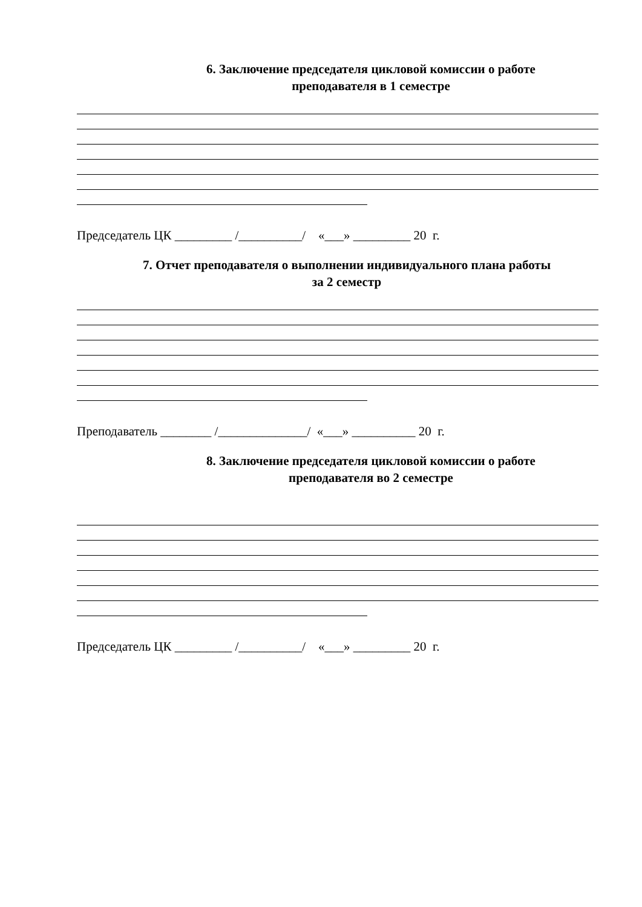6. Заключение председателя цикловой комиссии о работе
преподавателя в 1 семестре
Председатель ЦК _________ /__________/ «___» _________ 20 г.
7. Отчет преподавателя о выполнении индивидуального плана работы
за 2 семестр
Преподаватель ________ /______________/ «___» __________ 20 г.
8. Заключение председателя цикловой комиссии о работе
преподавателя во 2 семестре
Председатель ЦК _________ /__________/ «___» _________ 20 г.